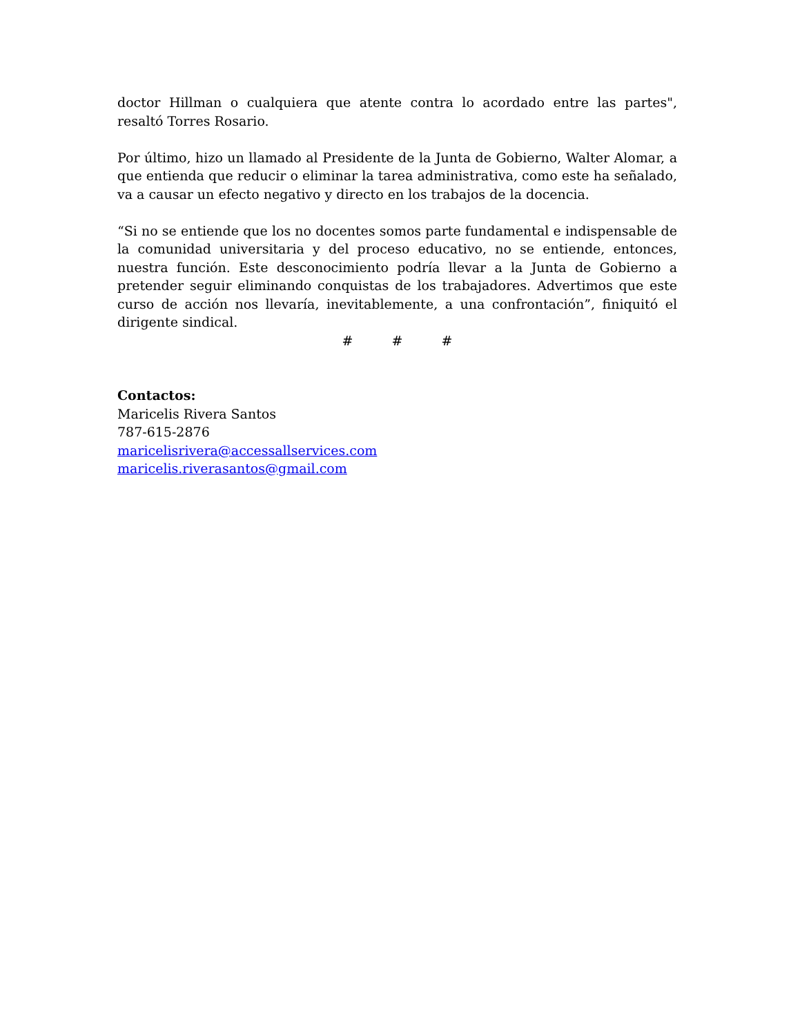doctor Hillman o cualquiera que atente contra lo acordado entre las partes", resaltó Torres Rosario.
Por último, hizo un llamado al Presidente de la Junta de Gobierno, Walter Alomar, a que entienda que reducir o eliminar la tarea administrativa, como este ha señalado, va a causar un efecto negativo y directo en los trabajos de la docencia.
“Si no se entiende que los no docentes somos parte fundamental e indispensable de la comunidad universitaria y del proceso educativo, no se entiende, entonces, nuestra función. Este desconocimiento podría llevar a la Junta de Gobierno a pretender seguir eliminando conquistas de los trabajadores. Advertimos que este curso de acción nos llevaría, inevitablemente, a una confrontación”, finiquitó el dirigente sindical.
# # #
Contactos:
Maricelis Rivera Santos
787-615-2876
maricelisrivera@accessallservices.com
maricelis.riverasantos@gmail.com